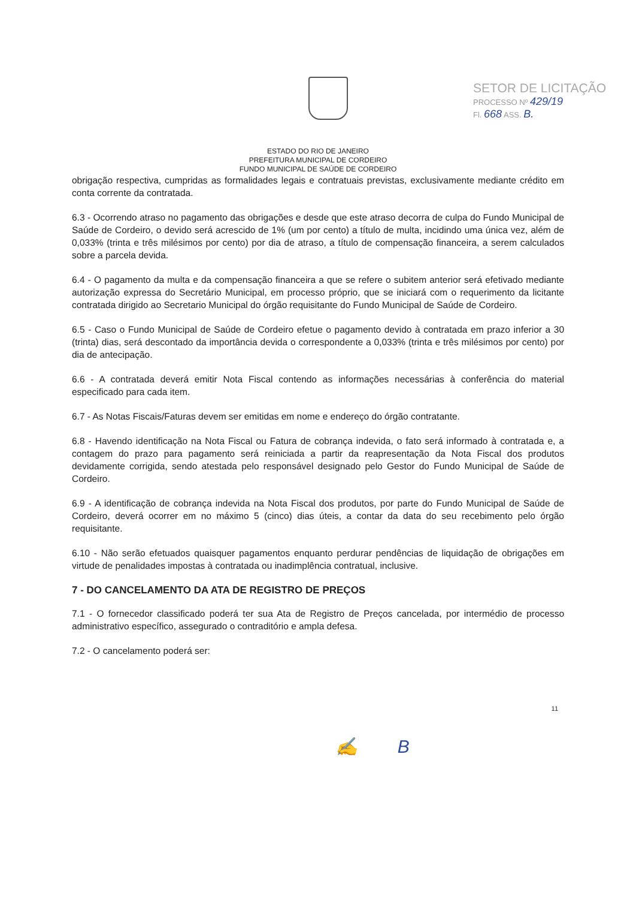SETOR DE LICITAÇÃO
PROCESSO Nº 429/19
Fl. 668 ASS. B.
ESTADO DO RIO DE JANEIRO
PREFEITURA MUNICIPAL DE CORDEIRO
FUNDO MUNICIPAL DE SAÚDE DE CORDEIRO
obrigação respectiva, cumpridas as formalidades legais e contratuais previstas, exclusivamente mediante crédito em conta corrente da contratada.
6.3 - Ocorrendo atraso no pagamento das obrigações e desde que este atraso decorra de culpa do Fundo Municipal de Saúde de Cordeiro, o devido será acrescido de 1% (um por cento) a título de multa, incidindo uma única vez, além de 0,033% (trinta e três milésimos por cento) por dia de atraso, a título de compensação financeira, a serem calculados sobre a parcela devida.
6.4 - O pagamento da multa e da compensação financeira a que se refere o subitem anterior será efetivado mediante autorização expressa do Secretário Municipal, em processo próprio, que se iniciará com o requerimento da licitante contratada dirigido ao Secretario Municipal do órgão requisitante do Fundo Municipal de Saúde de Cordeiro.
6.5 - Caso o Fundo Municipal de Saúde de Cordeiro efetue o pagamento devido à contratada em prazo inferior a 30 (trinta) dias, será descontado da importância devida o correspondente a 0,033% (trinta e três milésimos por cento) por dia de antecipação.
6.6 - A contratada deverá emitir Nota Fiscal contendo as informações necessárias à conferência do material especificado para cada item.
6.7 - As Notas Fiscais/Faturas devem ser emitidas em nome e endereço do órgão contratante.
6.8 - Havendo identificação na Nota Fiscal ou Fatura de cobrança indevida, o fato será informado à contratada e, a contagem do prazo para pagamento será reiniciada a partir da reapresentação da Nota Fiscal dos produtos devidamente corrigida, sendo atestada pelo responsável designado pelo Gestor do Fundo Municipal de Saúde de Cordeiro.
6.9 - A identificação de cobrança indevida na Nota Fiscal dos produtos, por parte do Fundo Municipal de Saúde de Cordeiro, deverá ocorrer em no máximo 5 (cinco) dias úteis, a contar da data do seu recebimento pelo órgão requisitante.
6.10 - Não serão efetuados quaisquer pagamentos enquanto perdurar pendências de liquidação de obrigações em virtude de penalidades impostas à contratada ou inadimplência contratual, inclusive.
7 - DO CANCELAMENTO DA ATA DE REGISTRO DE PREÇOS
7.1 - O fornecedor classificado poderá ter sua Ata de Registro de Preços cancelada, por intermédio de processo administrativo específico, assegurado o contraditório e ampla defesa.
7.2 - O cancelamento poderá ser:
11
✍ B